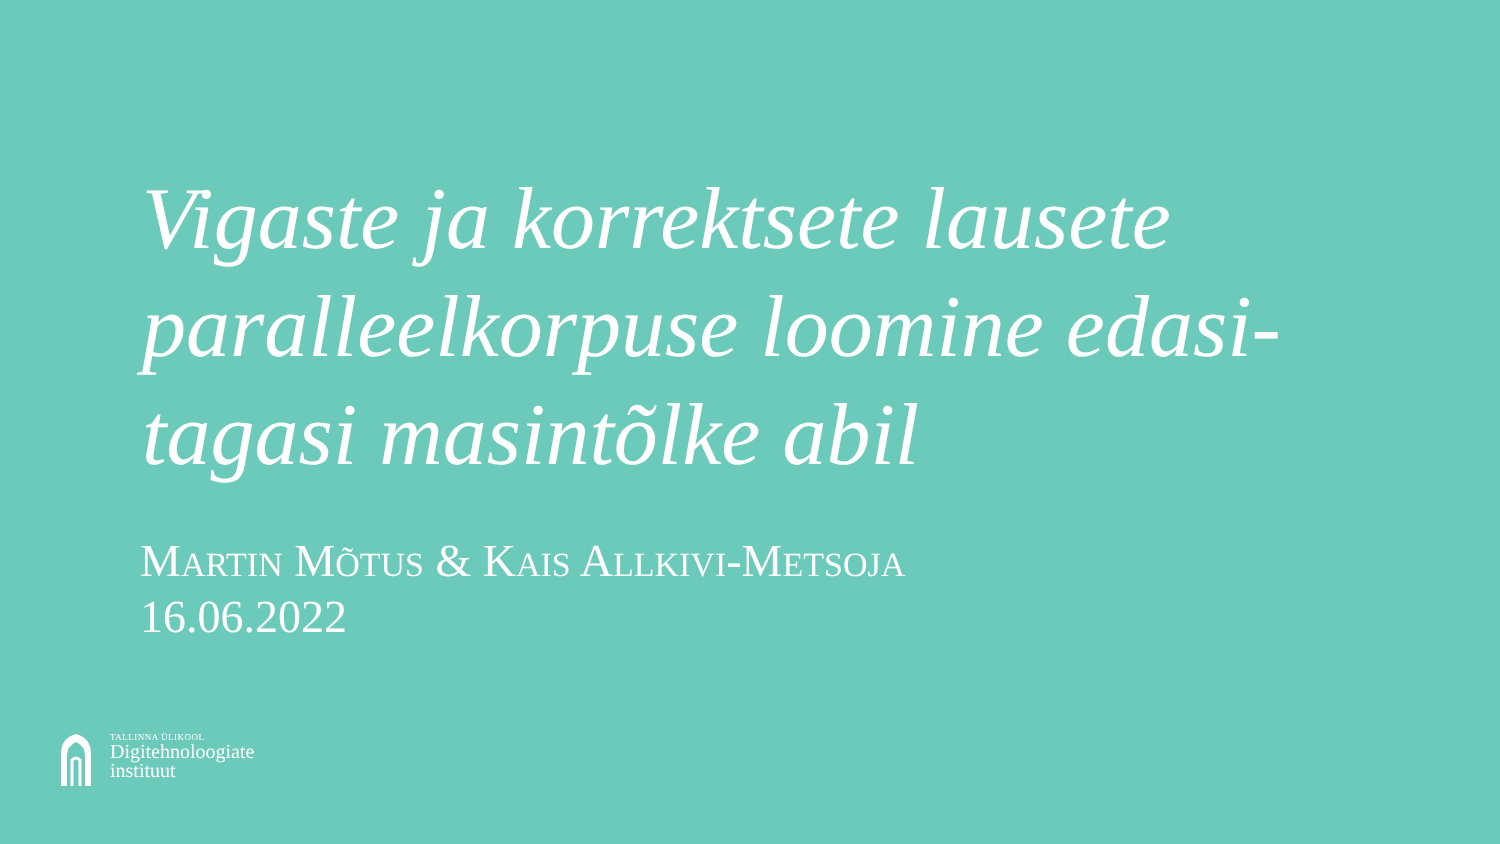Vigaste ja korrektsete lausete paralleelkorpuse loomine edasi-tagasi masintõlke abil
MARTIN MÕTUS & KAIS ALLKIVI-METSOJA
16.06.2022
TALLINNA ÜLIKOOL
Digitehnoloogiate
instituut